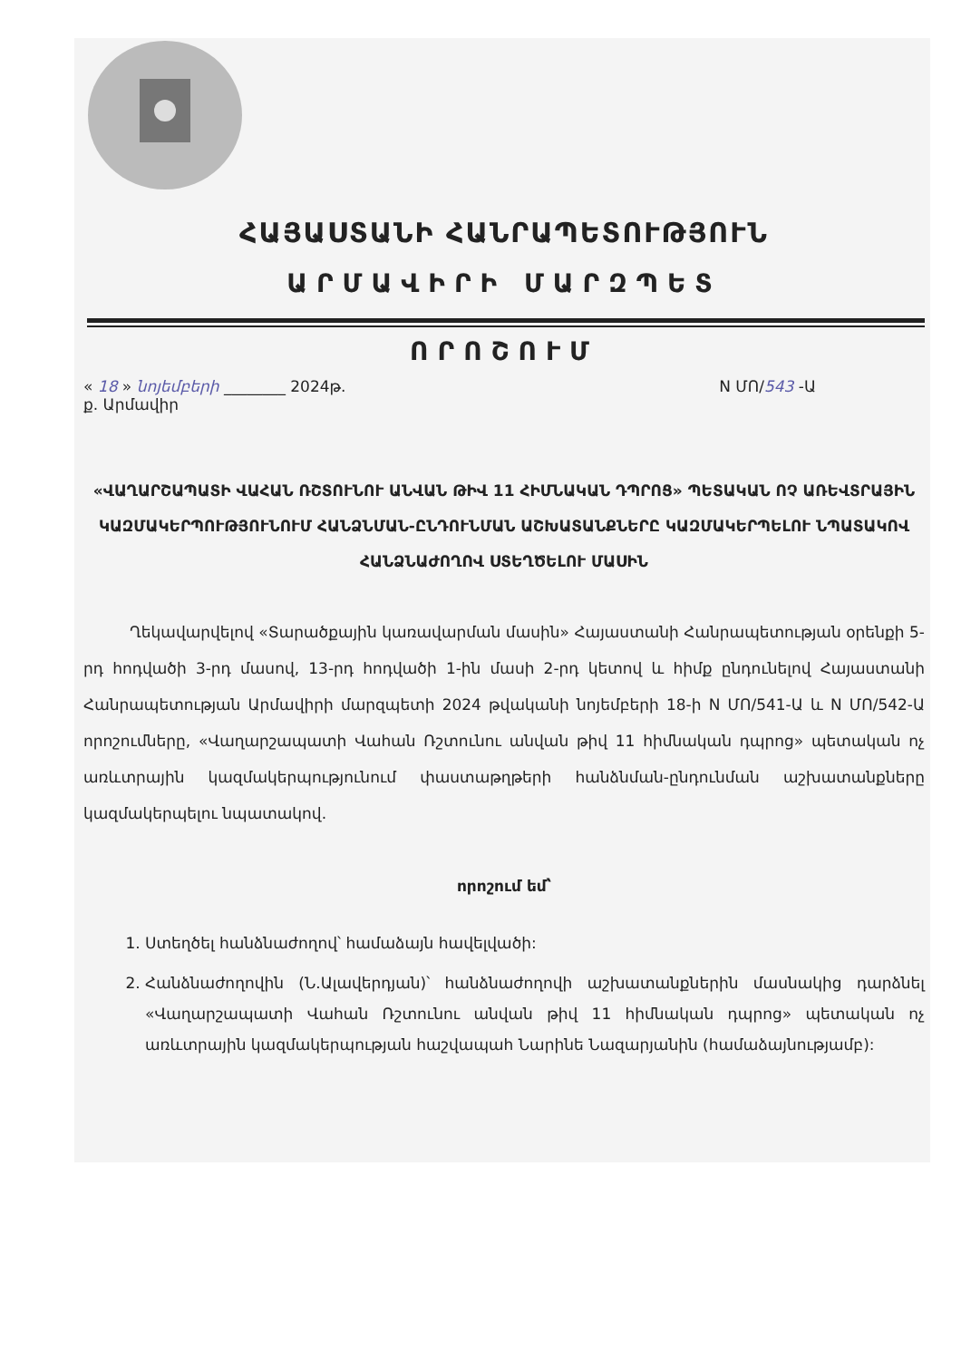ՀԱՅԱՍՏԱՆԻ ՀԱՆՐԱՊԵՏՈՒԹՅՈՒՆ
ԱՐՄԱՎԻՐԻ ՄԱՐԶՊԵՏ
ՈՐՈՇՈՒՄ
« 18 » նոյեմբերի ________ 2024թ. N ՄՈ/543 -Ա
ք. Արմավիր
«ՎԱՂԱՐՇԱՊԱՏԻ ՎԱՀԱՆ ՌՇՏՈՒՆՈՒ ԱՆՎԱՆ ԹԻՎ 11 ՀԻՄՆԱԿԱՆ ԴՊՐՈՑ» ՊԵՏԱԿԱՆ ՈՉ ԱՌԵՎՏՐԱՅԻՆ ԿԱԶՄԱԿԵՐՊՈՒԹՅՈՒՆՈՒՄ ՀԱՆՁՆՄԱՆ-ԸՆԴՈՒՆՄԱՆ ԱՇԽԱՏԱՆՔՆԵՐԸ ԿԱԶՄԱԿԵՐՊԵԼՈՒ ՆՊԱՏԱԿՈՎ ՀԱՆՁՆԱԺՈՂՈՎ ՍՏԵՂԾԵԼՈՒ ՄԱՍԻՆ
   Ղեկավարվելով «Տարածքային կառավարման մասին» Հայաստանի Հանրապետության օրենքի 5-րդ հոդվածի 3-րդ մասով, 13-րդ հոդվածի 1-ին մասի 2-րդ կետով և հիմք ընդունելով Հայաստանի Հանրապետության Արմավիրի մարզպետի 2024 թվականի նոյեմբերի 18-ի N ՄՈ/541-Ա և N ՄՈ/542-Ա որոշումները, «Վաղարշապատի Վահան Ռշտունու անվան թիվ 11 հիմնական դպրոց» պետական ոչ առևտրային կազմակերպությունում փաստաթղթերի հանձնման-ընդունման աշխատանքները կազմակերպելու նպատակով.
որոշում եմ՝
1. Ստեղծել հանձնաժողով՝ համաձայն հավելվածի:
2. Հանձնաժողովին (Ն.Ալավերդյան)՝ հանձնաժողովի աշխատանքներին մասնակից դարձնել «Վաղարշապատի Վահան Ռշտունու անվան թիվ 11 հիմնական դպրոց» պետական ոչ առևտրային կազմակերպության հաշվապահ Նարինե Նազարյանին (համաձայնությամբ):